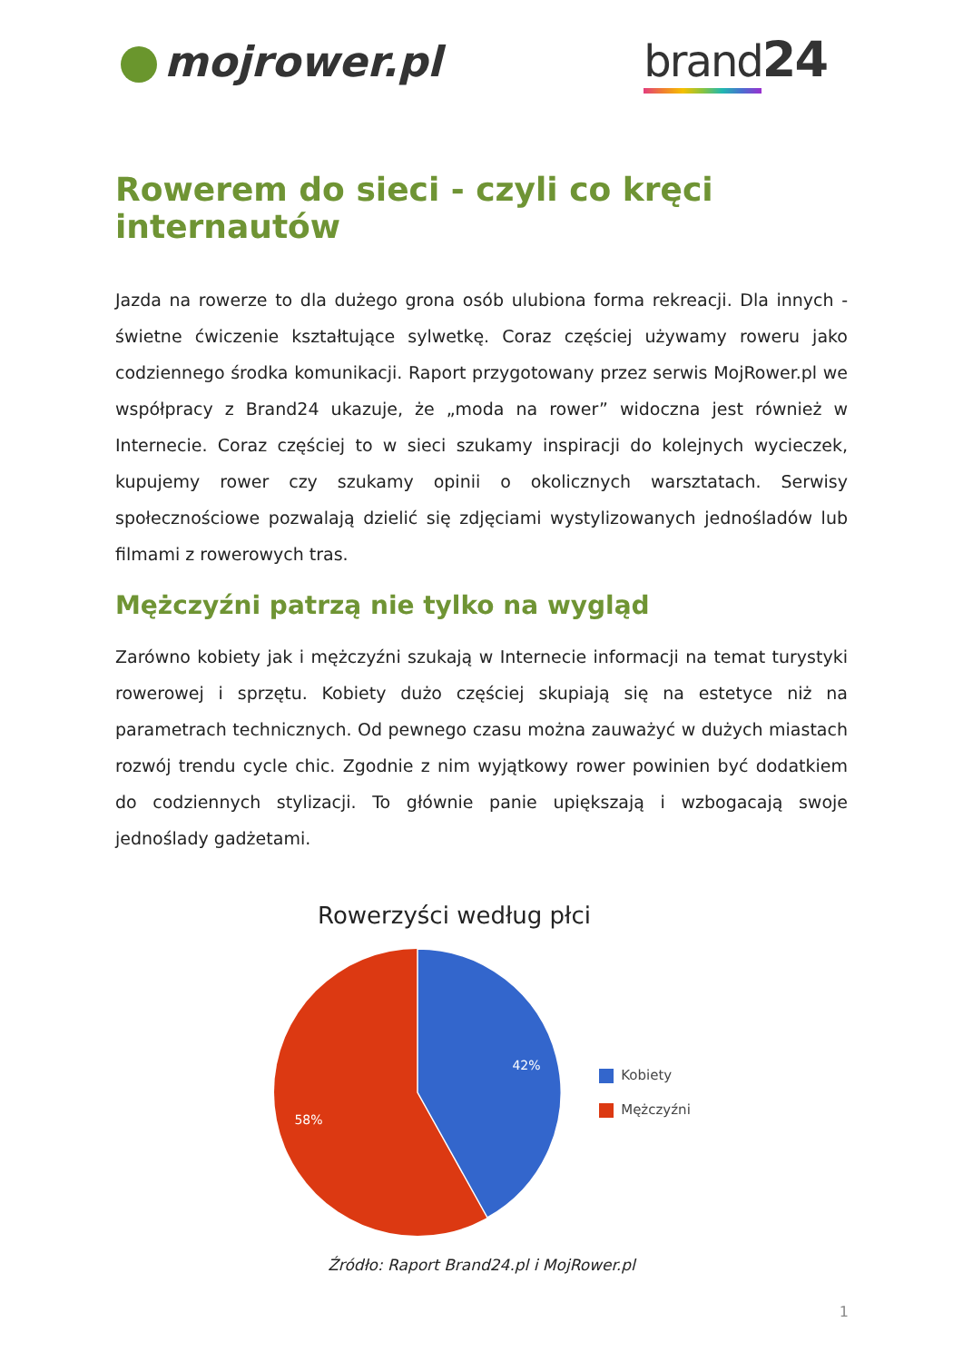mojrower.pl brand24
Rowerem do sieci - czyli co kręci internautów
Jazda na rowerze to dla dużego grona osób ulubiona forma rekreacji. Dla innych - świetne ćwiczenie kształtujące sylwetkę. Coraz częściej używamy roweru jako codziennego środka komunikacji. Raport przygotowany przez serwis MojRower.pl we współpracy z Brand24 ukazuje, że „moda na rower” widoczna jest również w Internecie. Coraz częściej to w sieci szukamy inspiracji do kolejnych wycieczek, kupujemy rower czy szukamy opinii o okolicznych warsztatach. Serwisy społecznościowe pozwalają dzielić się zdjęciami wystylizowanych jednośladów lub filmami z rowerowych tras.
Mężczyźni patrzą nie tylko na wygląd
Zarówno kobiety jak i mężczyźni szukają w Internecie informacji na temat turystyki rowerowej i sprzętu. Kobiety dużo częściej skupiają się na estetyce niż na parametrach technicznych. Od pewnego czasu można zauważyć w dużych miastach rozwój trendu cycle chic. Zgodnie z nim wyjątkowy rower powinien być dodatkiem do codziennych stylizacji. To głównie panie upiększają i wzbogacają swoje jednoślady gadżetami.
Rowerzyści według płci
42%
58%
Kobiety
Mężczyźni
Źródło: Raport Brand24.pl i MojRower.pl
1